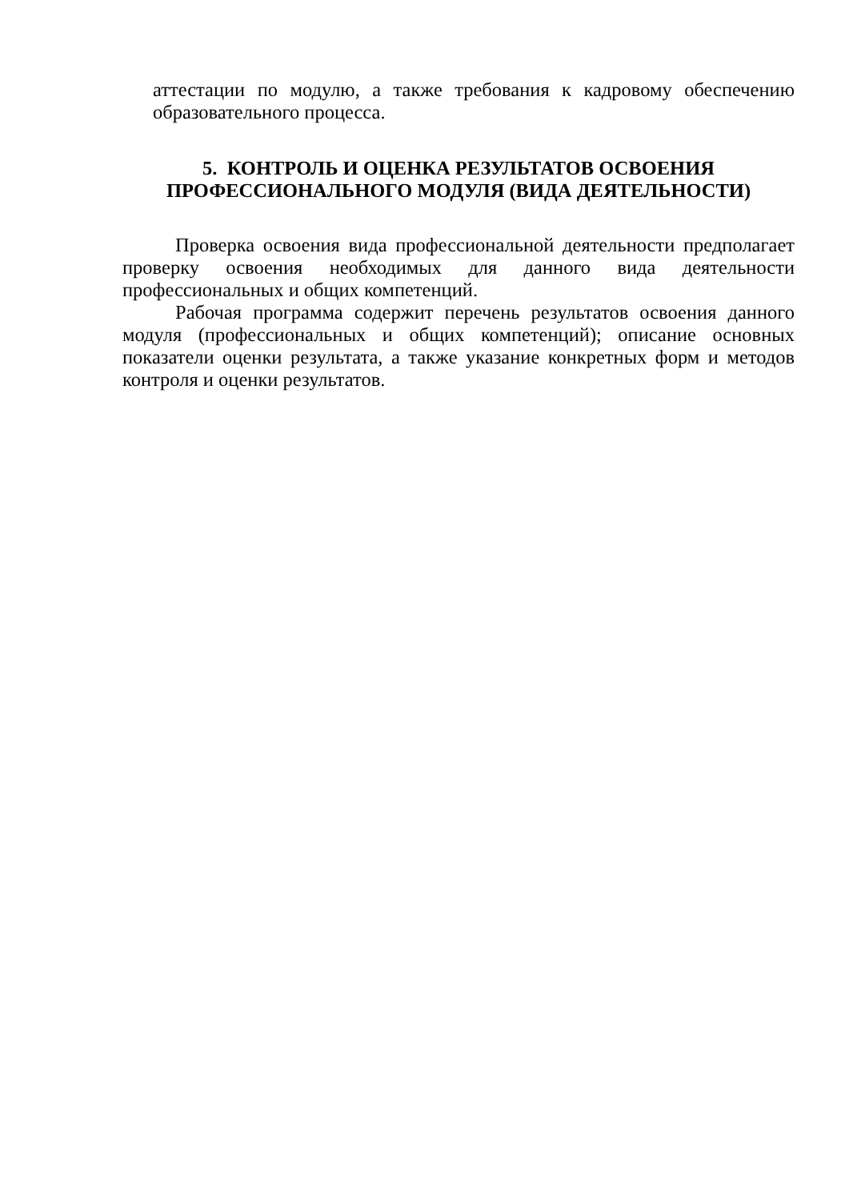аттестации по модулю, а также требования к кадровому обеспечению образовательного процесса.
5. КОНТРОЛЬ И ОЦЕНКА РЕЗУЛЬТАТОВ ОСВОЕНИЯ
ПРОФЕССИОНАЛЬНОГО МОДУЛЯ (ВИДА ДЕЯТЕЛЬНОСТИ)
Проверка освоения вида профессиональной деятельности предполагает проверку освоения необходимых для данного вида деятельности профессиональных и общих компетенций.
Рабочая программа содержит перечень результатов освоения данного модуля (профессиональных и общих компетенций); описание основных показатели оценки результата, а также указание конкретных форм и методов контроля и оценки результатов.